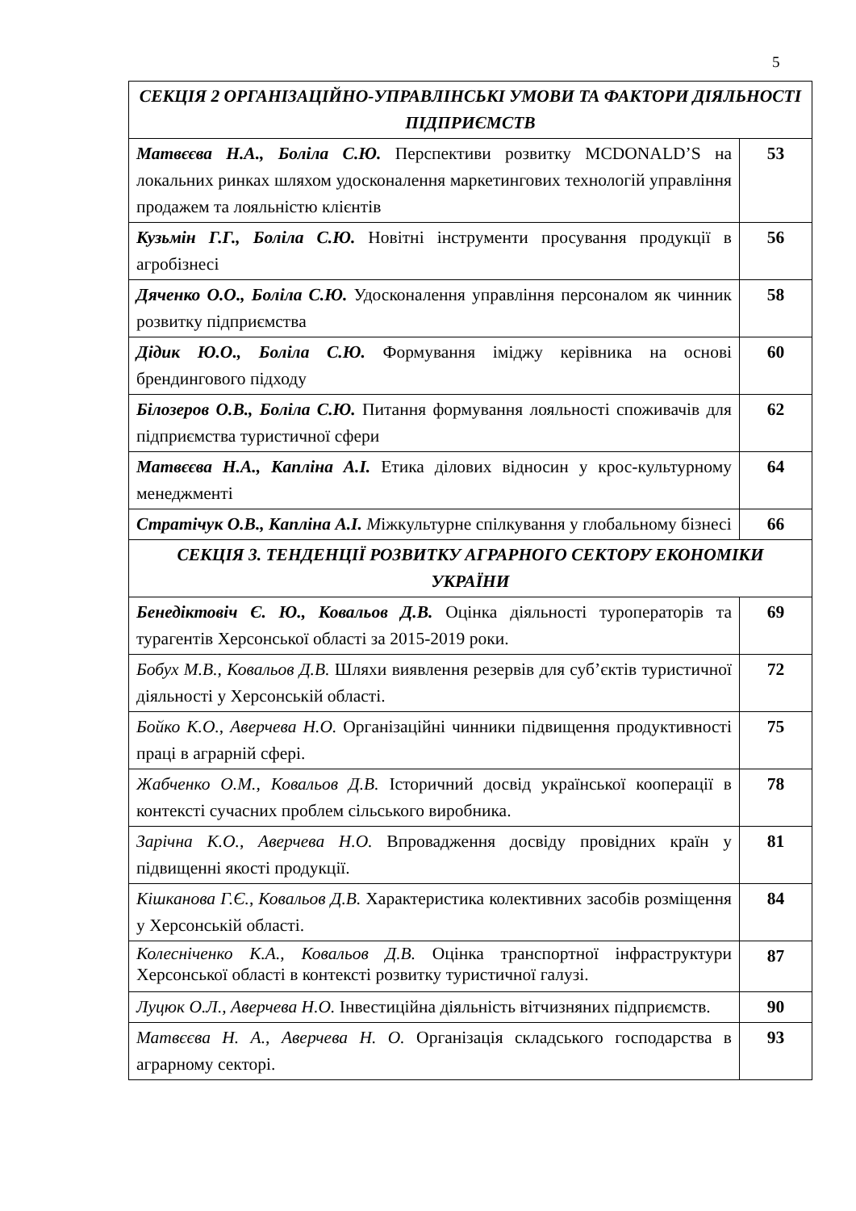5
| СЕКЦІЯ 2 ОРГАНІЗАЦІЙНО-УПРАВЛІНСЬКІ УМОВИ ТА ФАКТОРИ ДІЯЛЬНОСТІ ПІДПРИЄМСТВ | |
| --- | --- |
| Матвєєва Н.А., Боліла С.Ю. Перспективи розвитку MCDONALD’S на локальних ринках шляхом удосконалення маркетингових технологій управління продажем та лояльністю клієнтів | 53 |
| Кузьмін Г.Г., Боліла С.Ю. Новітні інструменти просування продукції в агробізнесі | 56 |
| Дяченко О.О., Боліла С.Ю. Удосконалення управління персоналом як чинник розвитку підприємства | 58 |
| Дідик Ю.О., Боліла С.Ю. Формування іміджу керівника на основі брендингового підходу | 60 |
| Білозеров О.В., Боліла С.Ю. Питання формування лояльності споживачів для підприємства туристичної сфери | 62 |
| Матвєєва Н.А., Капліна А.І. Етика ділових відносин у крос-культурному менеджменті | 64 |
| Стратічук О.В., Капліна А.І. М іжкультурне спілкування у глобальному бізнесі | 66 |
| СЕКЦІЯ 3. ТЕНДЕНЦІЇ РОЗВИТКУ АГРАРНОГО СЕКТОРУ ЕКОНОМІКИ УКРАЇНИ | |
| Бенедіктовіч Є. Ю., Ковальов Д.В. Оцінка діяльності туроператорів та турагентів Херсонської області за 2015-2019 роки. | 69 |
| Бобух М.В., Ковальов Д.В. Шляхи виявлення резервів для суб’єктів туристичної діяльності у Херсонській області. | 72 |
| Бойко К.О., Аверчева Н.О. Організаційні чинники підвищення продуктивності праці в аграрній сфері. | 75 |
| Жабченко О.М., Ковальов Д.В. Історичний досвід української кооперації в контексті сучасних проблем сільського виробника. | 78 |
| Зарічна К.О., Аверчева Н.О. Впровадження досвіду провідних країн у підвищенні якості продукції. | 81 |
| Кішканова Г.Є., Ковальов Д.В. Характеристика колективних засобів розміщення у Херсонській області. | 84 |
| Колесніченко К.А., Ковальов Д.В. Оцінка транспортної інфраструктури Херсонської області в контексті розвитку туристичної галузі. | 87 |
| Луцюк О.Л., Аверчева Н.О. Інвестиційна діяльність вітчизняних підприємств. | 90 |
| Матвєєва Н. А., Аверчева Н. О. Організація складського господарства в аграрному секторі. | 93 |